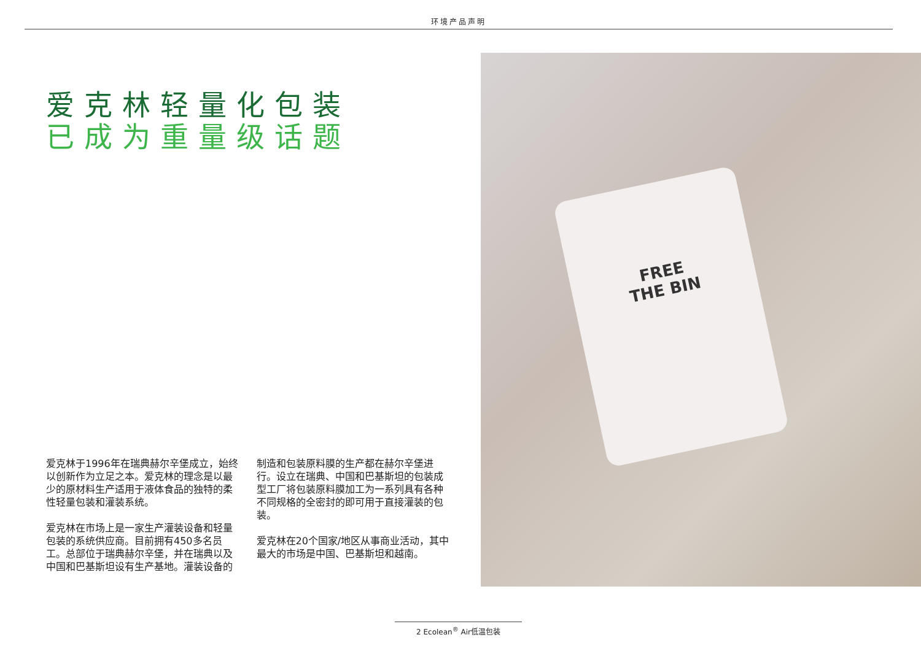环境产品声明
爱克林轻量化包装
已成为重量级话题
爱克林于1996年在瑞典赫尔辛堡成立，始终以创新作为立足之本。爱克林的理念是以最少的原材料生产适用于液体食品的独特的柔性轻量包装和灌装系统。
爱克林在市场上是一家生产灌装设备和轻量包装的系统供应商。目前拥有450多名员工。总部位于瑞典赫尔辛堡，并在瑞典以及中国和巴基斯坦设有生产基地。灌装设备的制造和包装原料膜的生产都在赫尔辛堡进行。设立在瑞典、中国和巴基斯坦的包装成型工厂将包装原料膜加工为一系列具有各种不同规格的全密封的即可用于直接灌装的包装。
爱克林在20个国家/地区从事商业活动，其中最大的市场是中国、巴基斯坦和越南。
FREE THE BIN
2 Ecolean<sup>®</sup> Air低温包装